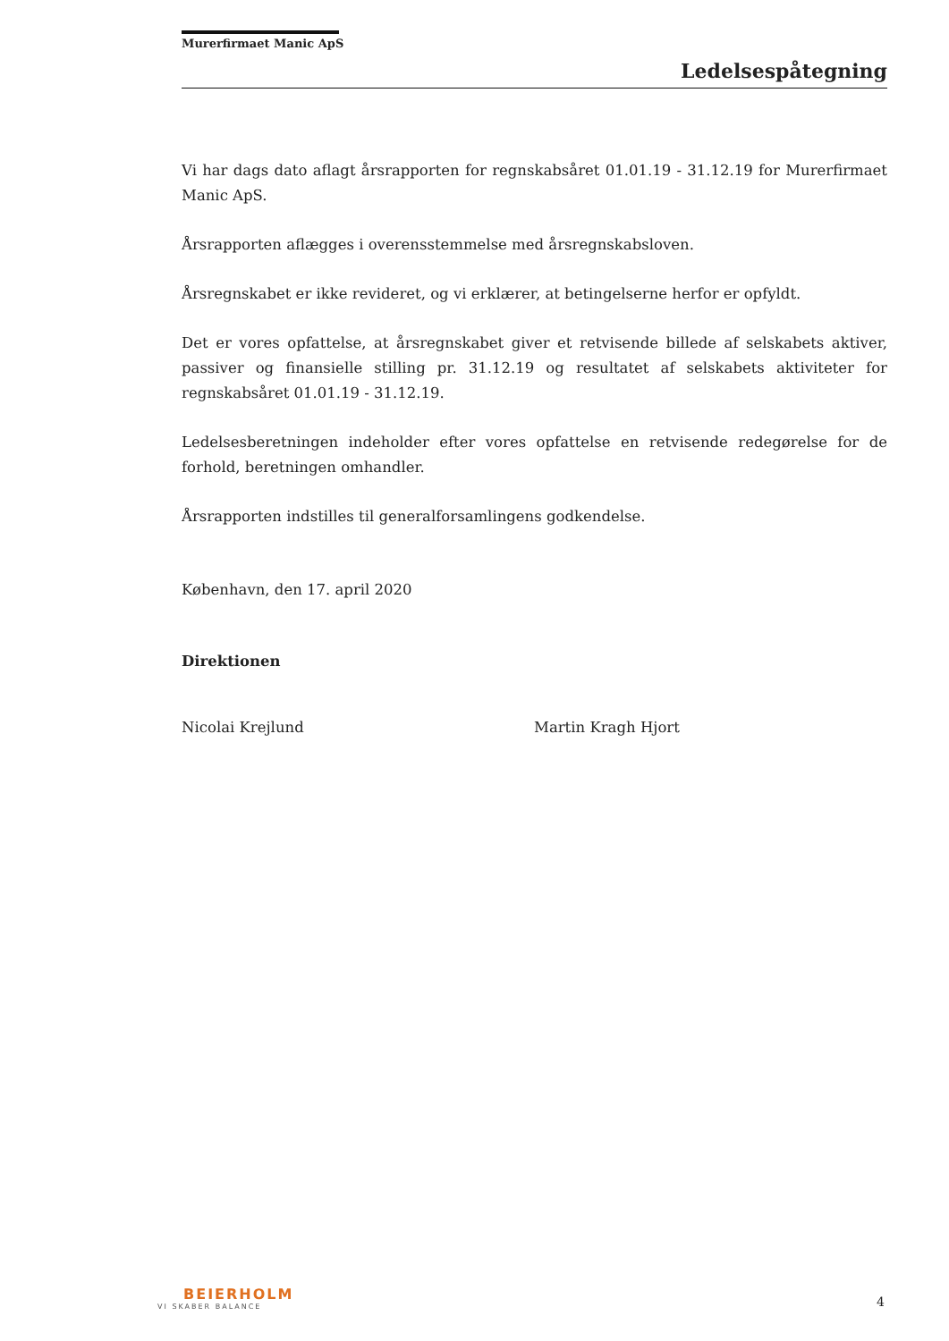Murerfirmaet Manic ApS
Ledelsespåtegning
Vi har dags dato aflagt årsrapporten for regnskabsåret 01.01.19 - 31.12.19 for Murerfirmaet Manic ApS.
Årsrapporten aflægges i overensstemmelse med årsregnskabsloven.
Årsregnskabet er ikke revideret, og vi erklærer, at betingelserne herfor er opfyldt.
Det er vores opfattelse, at årsregnskabet giver et retvisende billede af selskabets aktiver, passiver og finansielle stilling pr. 31.12.19 og resultatet af selskabets aktiviteter for regnskabsåret 01.01.19 - 31.12.19.
Ledelsesberetningen indeholder efter vores opfattelse en retvisende redegørelse for de forhold, beretningen omhandler.
Årsrapporten indstilles til generalforsamlingens godkendelse.
København, den 17. april 2020
Direktionen
Nicolai Krejlund Martin Kragh Hjort
BEIERHOLM
VI SKABER BALANCE
4